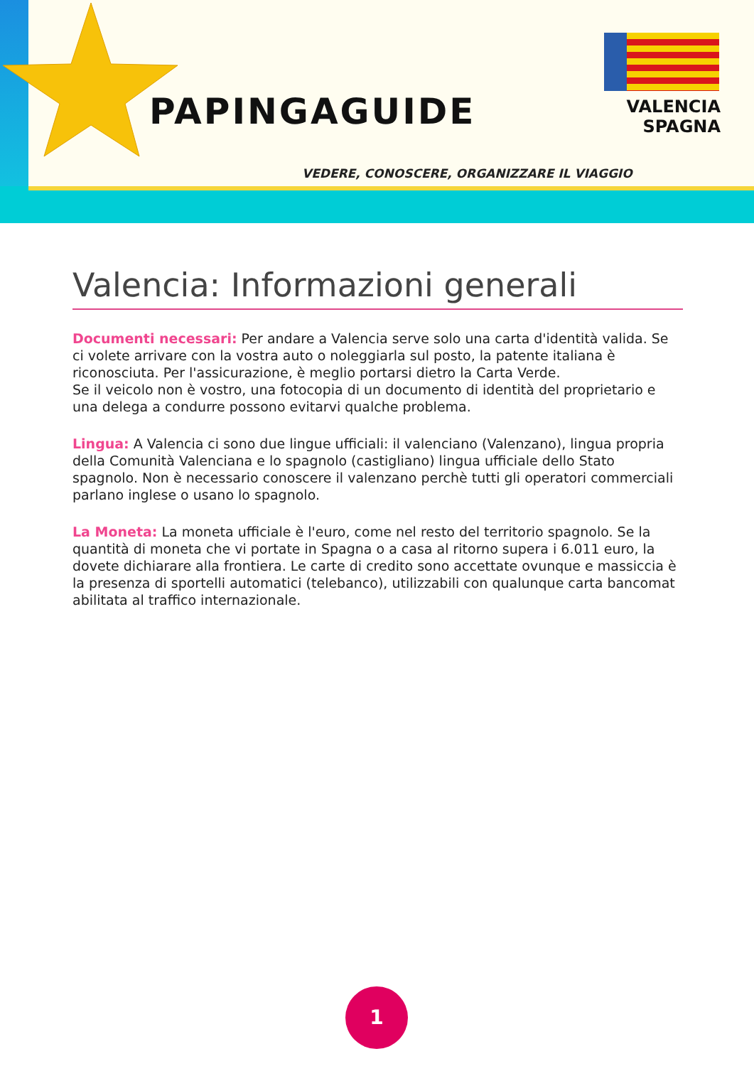PAPINGAGUIDE
VALENCIA
SPAGNA
VEDERE, CONOSCERE, ORGANIZZARE IL VIAGGIO
Valencia: Informazioni generali
Documenti necessari: Per andare a Valencia serve solo una carta d'identità valida. Se ci volete arrivare con la vostra auto o noleggiarla sul posto, la patente italiana è riconosciuta. Per l'assicurazione, è meglio portarsi dietro la Carta Verde.
Se il veicolo non è vostro, una fotocopia di un documento di identità del proprietario e una delega a condurre possono evitarvi qualche problema.
Lingua: A Valencia ci sono due lingue ufficiali: il valenciano (Valenzano), lingua propria della Comunità Valenciana e lo spagnolo (castigliano) lingua ufficiale dello Stato spagnolo. Non è necessario conoscere il valenzano perchè tutti gli operatori commerciali parlano inglese o usano lo spagnolo.
La Moneta: La moneta ufficiale è l'euro, come nel resto del territorio spagnolo. Se la quantità di moneta che vi portate in Spagna o a casa al ritorno supera i 6.011 euro, la dovete dichiarare alla frontiera. Le carte di credito sono accettate ovunque e massiccia è la presenza di sportelli automatici (telebanco), utilizzabili con qualunque carta bancomat abilitata al traffico internazionale.
1